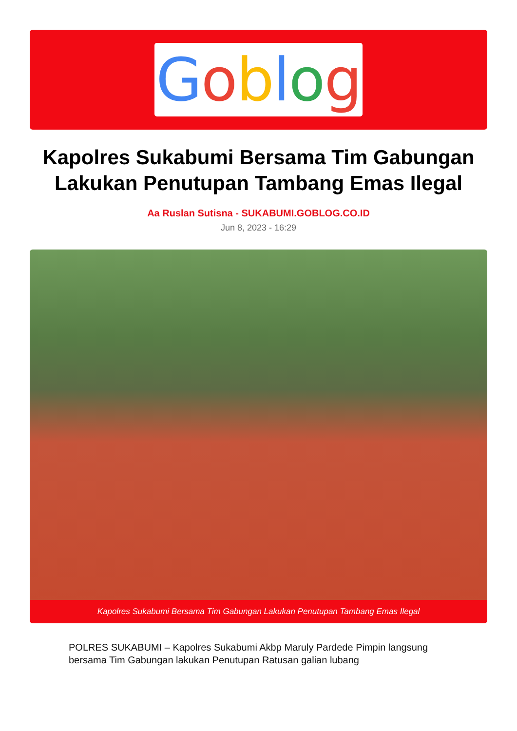Goblog
Kapolres Sukabumi Bersama Tim Gabungan Lakukan Penutupan Tambang Emas Ilegal
Aa Ruslan Sutisna - SUKABUMI.GOBLOG.CO.ID
Jun 8, 2023 - 16:29
Kapolres Sukabumi Bersama Tim Gabungan Lakukan Penutupan Tambang Emas Ilegal
POLRES SUKABUMI – Kapolres Sukabumi Akbp Maruly Pardede Pimpin langsung bersama Tim Gabungan lakukan Penutupan Ratusan galian lubang